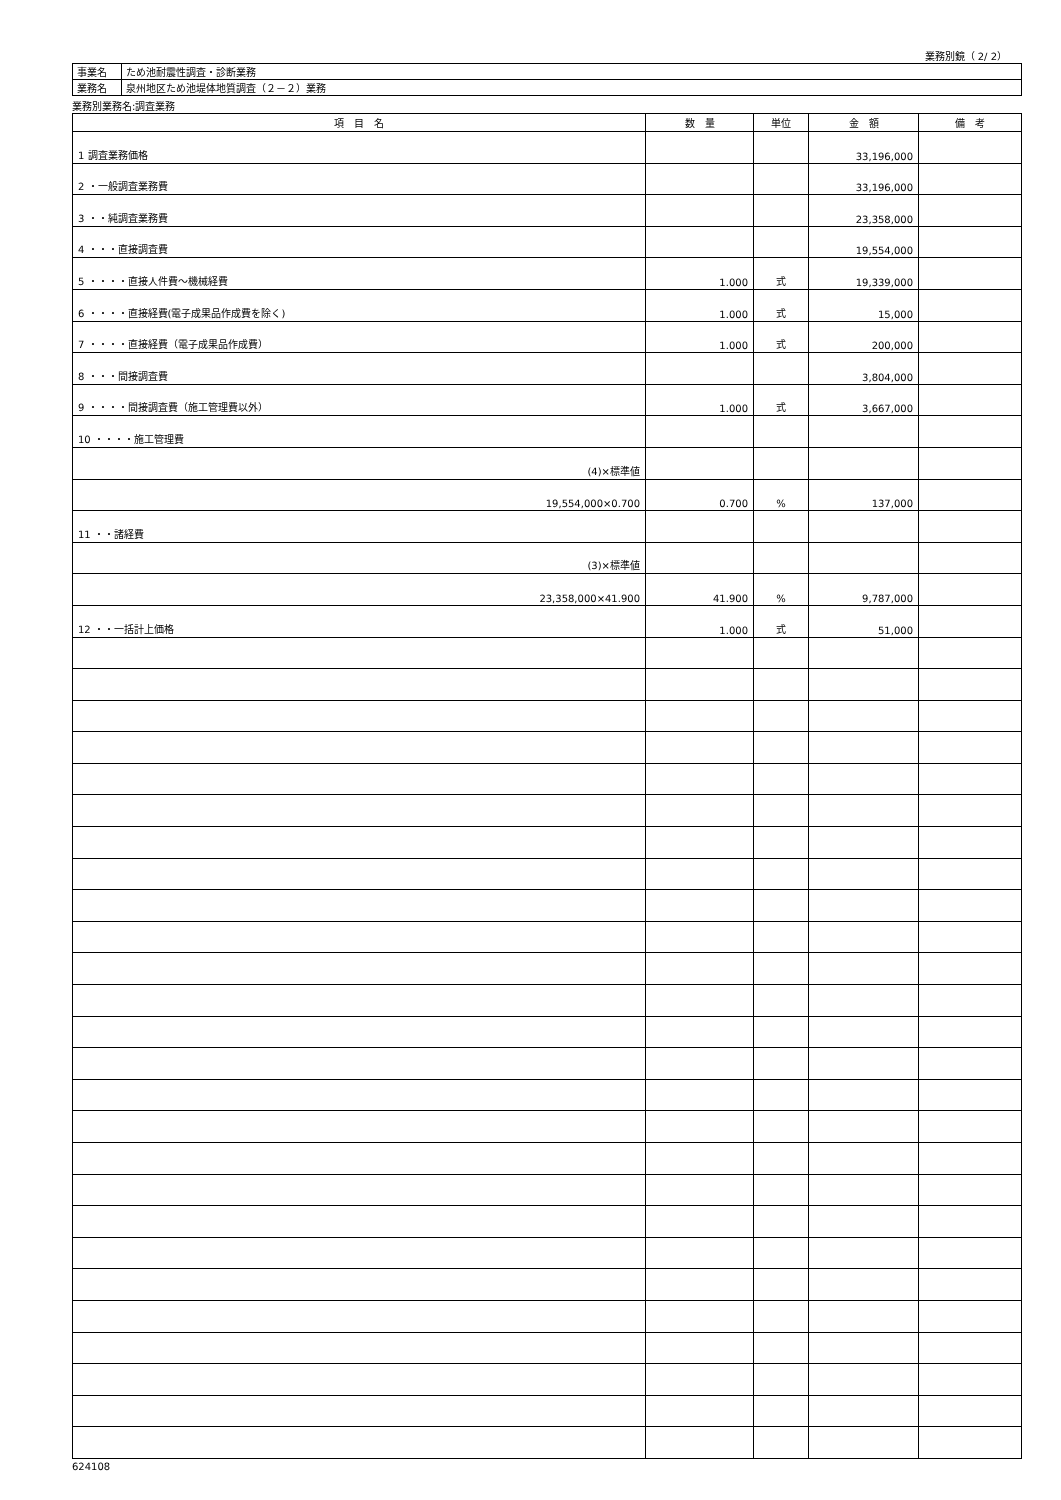業務別鏡（ 2/ 2）
| 事業名 | ため池耐震性調査・診断業務 |
| 業務名 | 泉州地区ため池堤体地質調査（２－２）業務 |
業務別業務名:調査業務
| 項 目 名 | 数 量 | 単位 | 金 額 | 備 考 |
| --- | --- | --- | --- | --- |
| 1 調査業務価格 | | | 33,196,000 | |
| 2 ・一般調査業務費 | | | 33,196,000 | |
| 3 ・・純調査業務費 | | | 23,358,000 | |
| 4 ・・・直接調査費 | | | 19,554,000 | |
| 5 ・・・・直接人件費～機械経費 | 1.000 | 式 | 19,339,000 | |
| 6 ・・・・直接経費(電子成果品作成費を除く) | 1.000 | 式 | 15,000 | |
| 7 ・・・・直接経費（電子成果品作成費） | 1.000 | 式 | 200,000 | |
| 8 ・・・間接調査費 | | | 3,804,000 | |
| 9 ・・・・間接調査費（施工管理費以外） | 1.000 | 式 | 3,667,000 | |
| 10 ・・・・施工管理費 | | | | |
| (4)×標準値 | | | | |
| 19,554,000×0.700 | 0.700 | % | 137,000 | |
| 11 ・・諸経費 | | | | |
| (3)×標準値 | | | | |
| 23,358,000×41.900 | 41.900 | % | 9,787,000 | |
| 12 ・・一括計上価格 | 1.000 | 式 | 51,000 | |
624108